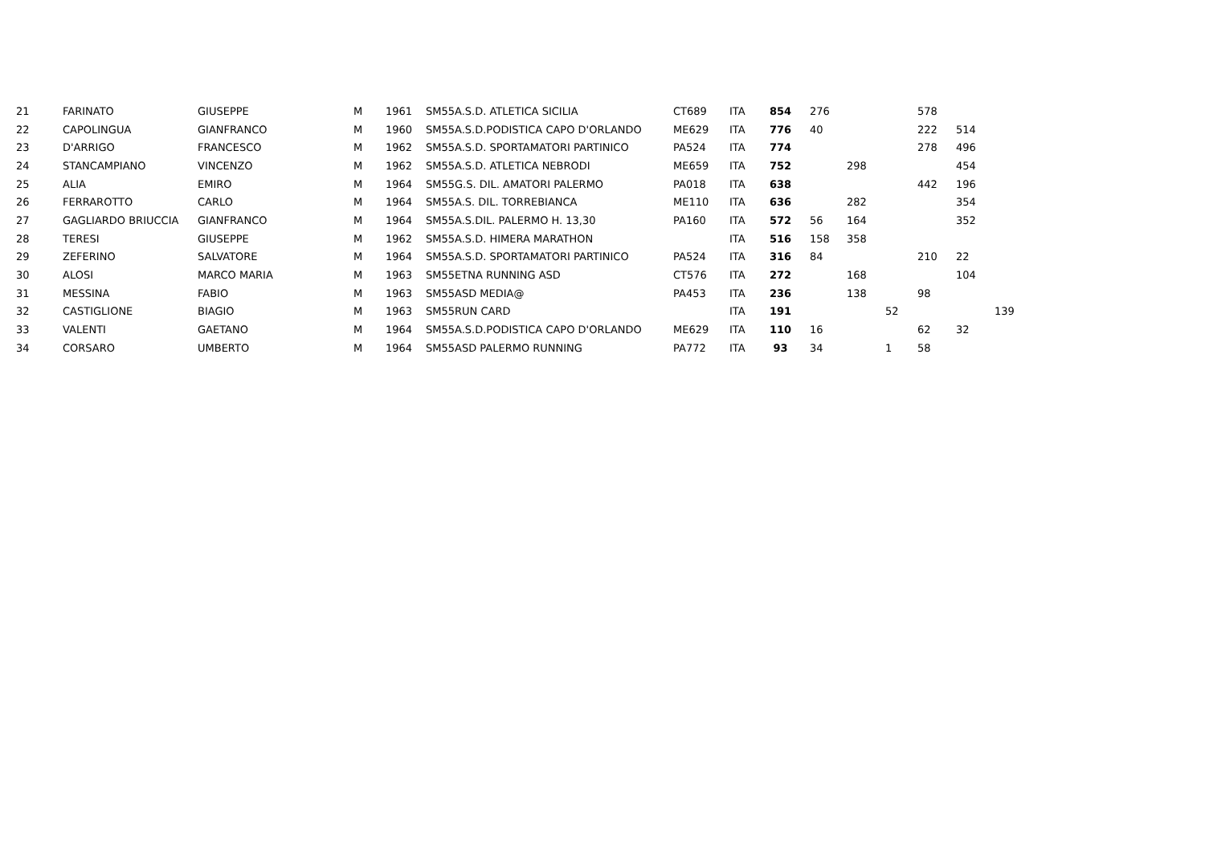| 21 | FARINATO | GIUSEPPE | M | 1961 | SM55 | A.S.D. ATLETICA SICILIA | CT689 | ITA | 854 | 276 | | | 578 | | | |
| 22 | CAPOLINGUA | GIANFRANCO | M | 1960 | SM55 | A.S.D.PODISTICA CAPO D'ORLANDO | ME629 | ITA | 776 | 40 | | | 222 | 514 | | |
| 23 | D'ARRIGO | FRANCESCO | M | 1962 | SM55 | A.S.D. SPORTAMATORI PARTINICO | PA524 | ITA | 774 | | | | 278 | 496 | | |
| 24 | STANCAMPIANO | VINCENZO | M | 1962 | SM55 | A.S.D. ATLETICA NEBRODI | ME659 | ITA | 752 | | 298 | | | 454 | | |
| 25 | ALIA | EMIRO | M | 1964 | SM55 | G.S. DIL. AMATORI PALERMO | PA018 | ITA | 638 | | | | 442 | 196 | | |
| 26 | FERRAROTTO | CARLO | M | 1964 | SM55 | A.S. DIL. TORREBIANCA | ME110 | ITA | 636 | | 282 | | | 354 | | |
| 27 | GAGLIARDO BRIUCCIA | GIANFRANCO | M | 1964 | SM55 | A.S.DIL. PALERMO H. 13,30 | PA160 | ITA | 572 | 56 | 164 | | | 352 | | |
| 28 | TERESI | GIUSEPPE | M | 1962 | SM55 | A.S.D. HIMERA MARATHON | | ITA | 516 | 158 | 358 | | | | | |
| 29 | ZEFERINO | SALVATORE | M | 1964 | SM55 | A.S.D. SPORTAMATORI PARTINICO | PA524 | ITA | 316 | 84 | | | 210 | 22 | | |
| 30 | ALOSI | MARCO MARIA | M | 1963 | SM55 | ETNA RUNNING ASD | CT576 | ITA | 272 | | 168 | | | 104 | | |
| 31 | MESSINA | FABIO | M | 1963 | SM55 | ASD MEDIA@ | PA453 | ITA | 236 | | 138 | | 98 | | | |
| 32 | CASTIGLIONE | BIAGIO | M | 1963 | SM55 | RUN CARD | | ITA | 191 | | | 52 | | | 139 | |
| 33 | VALENTI | GAETANO | M | 1964 | SM55 | A.S.D.PODISTICA CAPO D'ORLANDO | ME629 | ITA | 110 | 16 | | | 62 | 32 | | |
| 34 | CORSARO | UMBERTO | M | 1964 | SM55 | ASD PALERMO RUNNING | PA772 | ITA | 93 | 34 | | 1 | 58 | | | |